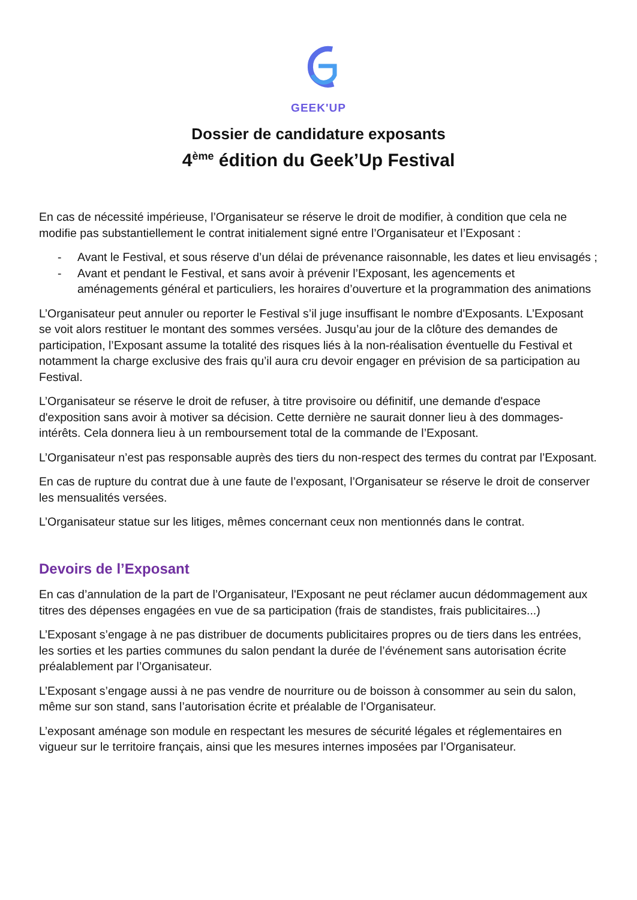GEEK'UP
Dossier de candidature exposants
4<sup>ème</sup> édition du Geek’Up Festival
En cas de nécessité impérieuse, l’Organisateur se réserve le droit de modifier, à condition que cela ne modifie pas substantiellement le contrat initialement signé entre l’Organisateur et l’Exposant :
- Avant le Festival, et sous réserve d’un délai de prévenance raisonnable, les dates et lieu envisagés ;
- Avant et pendant le Festival, et sans avoir à prévenir l’Exposant, les agencements et aménagements général et particuliers, les horaires d’ouverture et la programmation des animations
L’Organisateur peut annuler ou reporter le Festival s’il juge insuffisant le nombre d'Exposants. L’Exposant se voit alors restituer le montant des sommes versées. Jusqu’au jour de la clôture des demandes de participation, l’Exposant assume la totalité des risques liés à la non-réalisation éventuelle du Festival et notamment la charge exclusive des frais qu’il aura cru devoir engager en prévision de sa participation au Festival.
L’Organisateur se réserve le droit de refuser, à titre provisoire ou définitif, une demande d'espace d'exposition sans avoir à motiver sa décision. Cette dernière ne saurait donner lieu à des dommages-intérêts. Cela donnera lieu à un remboursement total de la commande de l’Exposant.
L’Organisateur n’est pas responsable auprès des tiers du non-respect des termes du contrat par l’Exposant.
En cas de rupture du contrat due à une faute de l’exposant, l’Organisateur se réserve le droit de conserver les mensualités versées.
L’Organisateur statue sur les litiges, mêmes concernant ceux non mentionnés dans le contrat.
Devoirs de l’Exposant
En cas d’annulation de la part de l’Organisateur, l'Exposant ne peut réclamer aucun dédommagement aux titres des dépenses engagées en vue de sa participation (frais de standistes, frais publicitaires...)
L’Exposant s’engage à ne pas distribuer de documents publicitaires propres ou de tiers dans les entrées, les sorties et les parties communes du salon pendant la durée de l’événement sans autorisation écrite préalablement par l’Organisateur.
L’Exposant s’engage aussi à ne pas vendre de nourriture ou de boisson à consommer au sein du salon, même sur son stand, sans l’autorisation écrite et préalable de l’Organisateur.
L’exposant aménage son module en respectant les mesures de sécurité légales et réglementaires en vigueur sur le territoire français, ainsi que les mesures internes imposées par l’Organisateur.